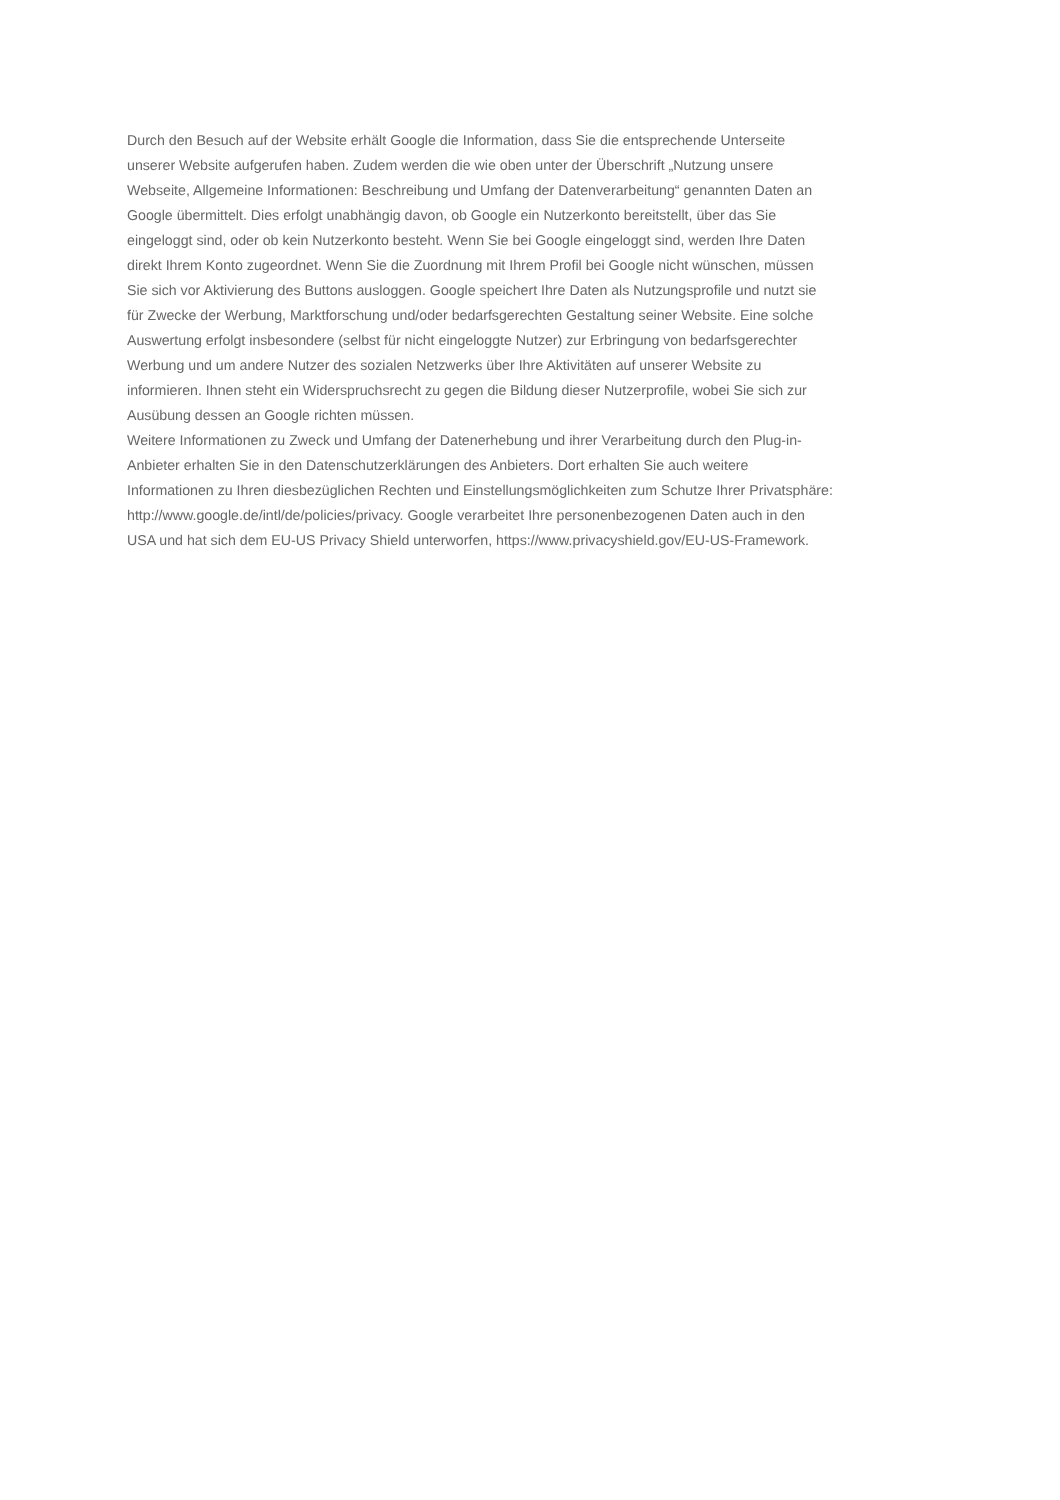Durch den Besuch auf der Website erhält Google die Information, dass Sie die entsprechende Unterseite
unserer Website aufgerufen haben. Zudem werden die wie oben unter der Überschrift „Nutzung unsere
Webseite, Allgemeine Informationen: Beschreibung und Umfang der Datenverarbeitung“ genannten Daten an
Google übermittelt. Dies erfolgt unabhängig davon, ob Google ein Nutzerkonto bereitstellt, über das Sie
eingeloggt sind, oder ob kein Nutzerkonto besteht. Wenn Sie bei Google eingeloggt sind, werden Ihre Daten
direkt Ihrem Konto zugeordnet. Wenn Sie die Zuordnung mit Ihrem Profil bei Google nicht wünschen, müssen
Sie sich vor Aktivierung des Buttons ausloggen. Google speichert Ihre Daten als Nutzungsprofile und nutzt sie
für Zwecke der Werbung, Marktforschung und/oder bedarfsgerechten Gestaltung seiner Website. Eine solche
Auswertung erfolgt insbesondere (selbst für nicht eingeloggte Nutzer) zur Erbringung von bedarfsgerechter
Werbung und um andere Nutzer des sozialen Netzwerks über Ihre Aktivitäten auf unserer Website zu
informieren. Ihnen steht ein Widerspruchsrecht zu gegen die Bildung dieser Nutzerprofile, wobei Sie sich zur
Ausübung dessen an Google richten müssen.
Weitere Informationen zu Zweck und Umfang der Datenerhebung und ihrer Verarbeitung durch den Plug-in-
Anbieter erhalten Sie in den Datenschutzerklärungen des Anbieters. Dort erhalten Sie auch weitere
Informationen zu Ihren diesbezüglichen Rechten und Einstellungsmöglichkeiten zum Schutze Ihrer Privatsphäre:
http://www.google.de/intl/de/policies/privacy. Google verarbeitet Ihre personenbezogenen Daten auch in den
USA und hat sich dem EU-US Privacy Shield unterworfen, https://www.privacyshield.gov/EU-US-Framework.